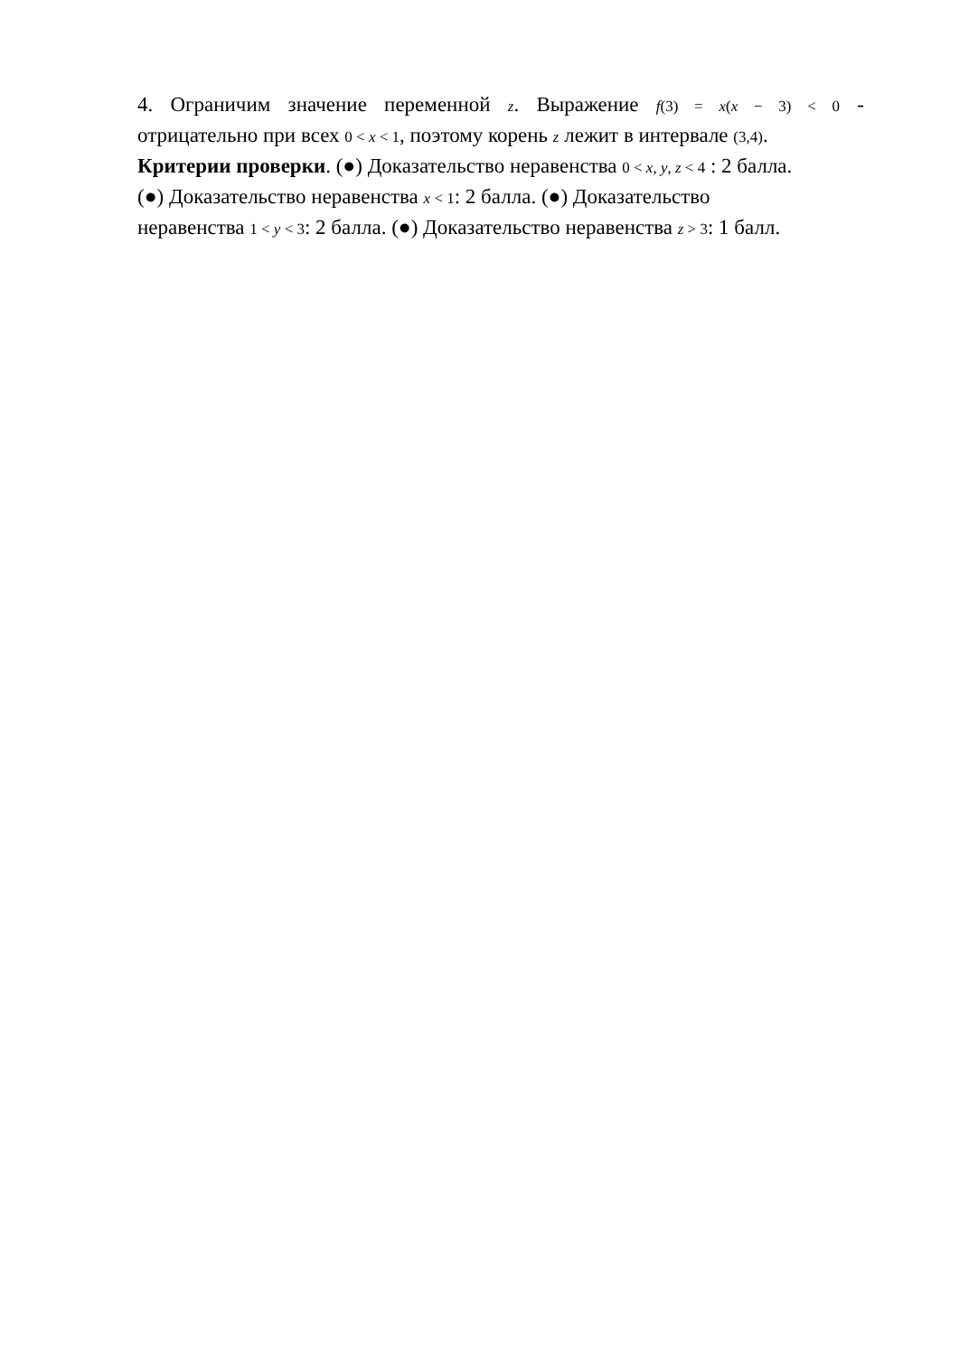4. Ограничим значение переменной z. Выражение f(3) = x(x − 3) < 0 -
отрицательно при всех 0 < x < 1, поэтому корень z лежит в интервале (3,4).
Критерии проверки. (●) Доказательство неравенства 0 < x, y, z < 4 : 2 балла.
(●) Доказательство неравенства x < 1: 2 балла. (●) Доказательство
неравенства 1 < y < 3: 2 балла. (●) Доказательство неравенства z > 3: 1 балл.